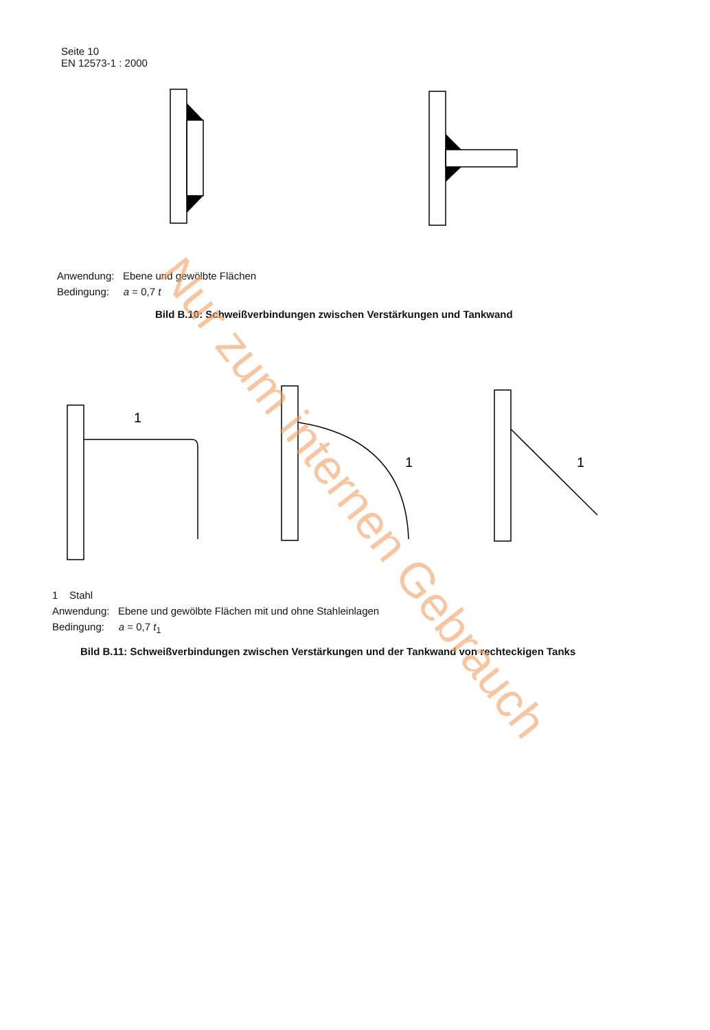Seite 10
EN 12573-1 : 2000
Anwendung: Ebene und gewölbte Flächen
Bedingung: a = 0,7 t
Bild B.10: Schweißverbindungen zwischen Verstärkungen und Tankwand
1
1
1
1 Stahl
Anwendung: Ebene und gewölbte Flächen mit und ohne Stahleinlagen
Bedingung: a = 0,7 t<sub>1</sub>
Bild B.11: Schweißverbindungen zwischen Verstärkungen und der Tankwand von rechteckigen Tanks
Nur zum internen Gebrauch